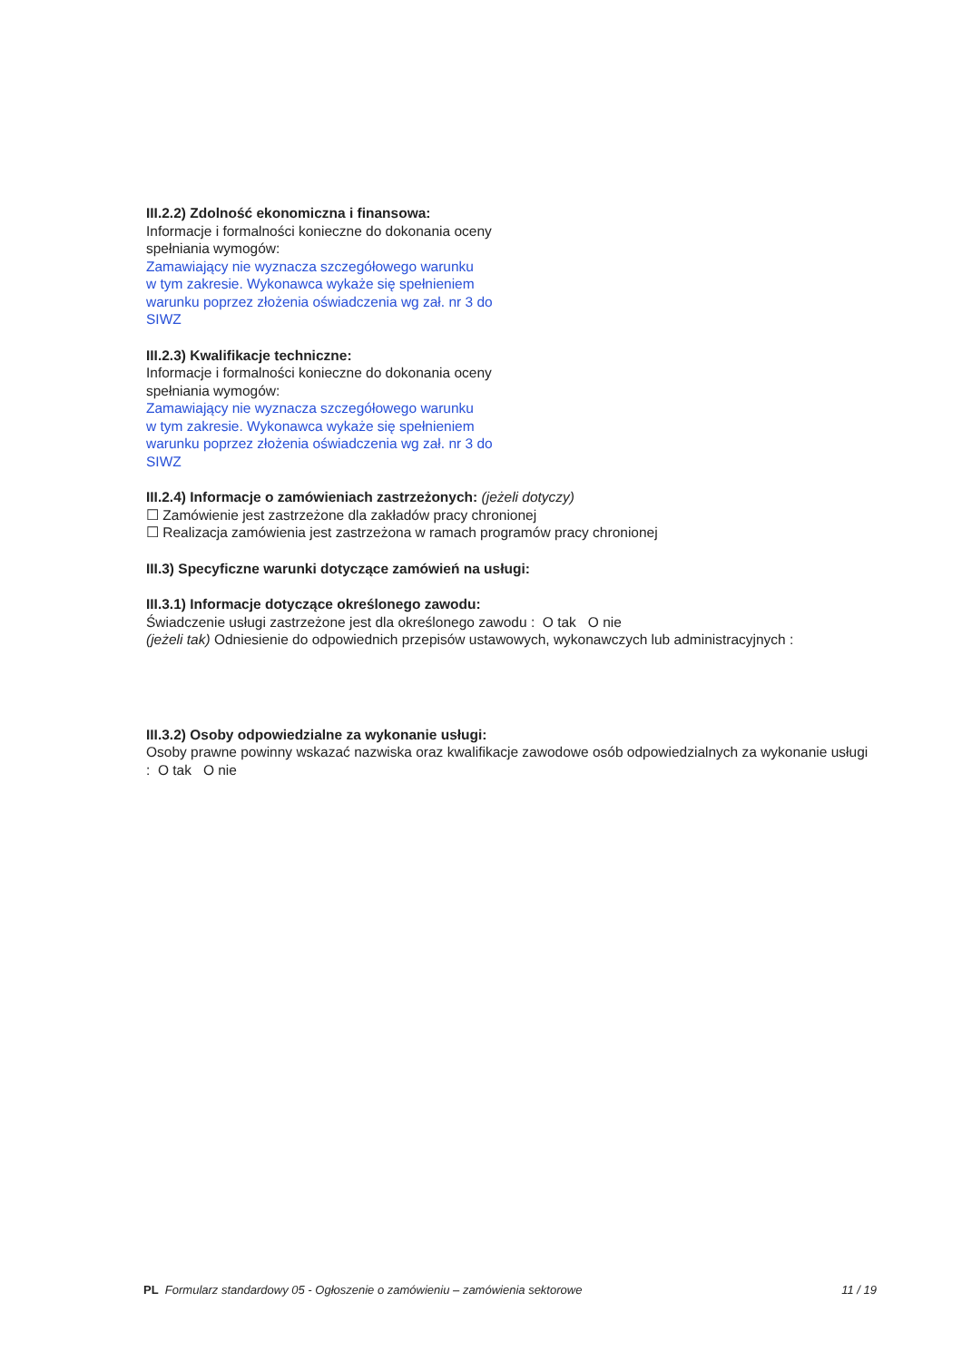III.2.2) Zdolność ekonomiczna i finansowa:
Informacje i formalności konieczne do dokonania oceny
spełniania wymogów:
Zamawiający nie wyznacza szczegółowego warunku
w tym zakresie. Wykonawca wykaże się spełnieniem
warunku poprzez złożenia oświadczenia wg zał. nr 3 do
SIWZ
III.2.3) Kwalifikacje techniczne:
Informacje i formalności konieczne do dokonania oceny
spełniania wymogów:
Zamawiający nie wyznacza szczegółowego warunku
w tym zakresie. Wykonawca wykaże się spełnieniem
warunku poprzez złożenia oświadczenia wg zał. nr 3 do
SIWZ
III.2.4) Informacje o zamówieniach zastrzeżonych: (jeżeli dotyczy)
☐ Zamówienie jest zastrzeżone dla zakładów pracy chronionej
☐ Realizacja zamówienia jest zastrzeżona w ramach programów pracy chronionej
III.3) Specyficzne warunki dotyczące zamówień na usługi:
III.3.1) Informacje dotyczące określonego zawodu:
Świadczenie usługi zastrzeżone jest dla określonego zawodu : O tak O nie
(jeżeli tak) Odniesienie do odpowiednich przepisów ustawowych, wykonawczych lub administracyjnych :
III.3.2) Osoby odpowiedzialne za wykonanie usługi:
Osoby prawne powinny wskazać nazwiska oraz kwalifikacje zawodowe osób odpowiedzialnych za wykonanie usługi : O tak O nie
PL Formularz standardowy 05 - Ogłoszenie o zamówieniu – zamówienia sektorowe 11 / 19